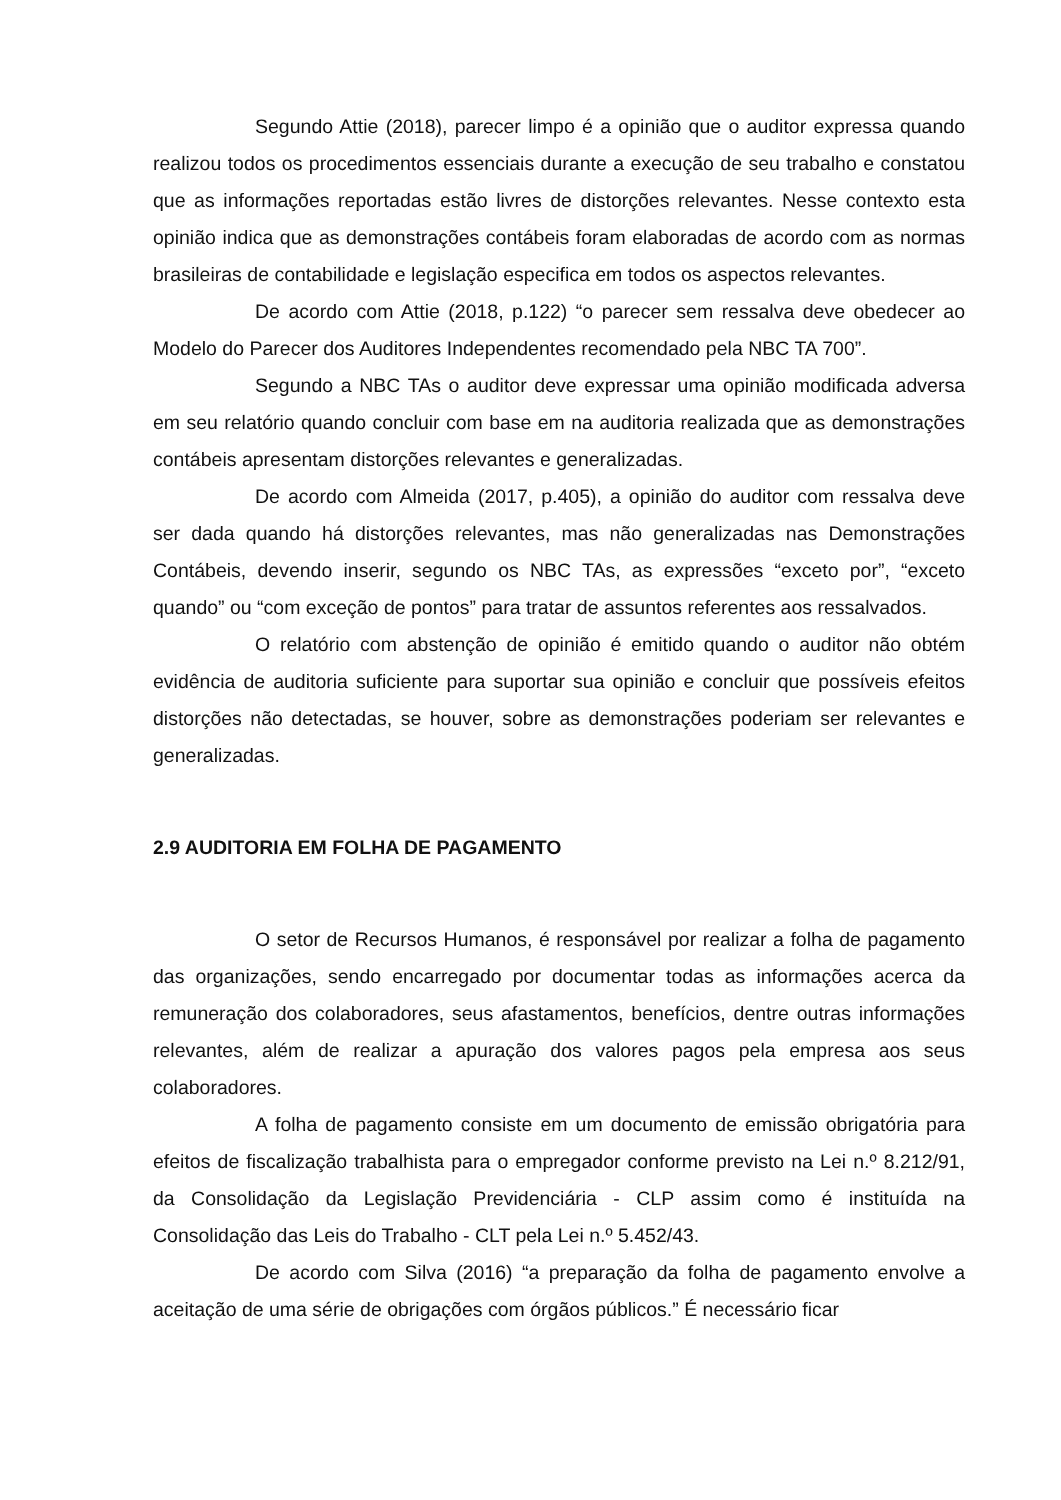Segundo Attie (2018), parecer limpo é a opinião que o auditor expressa quando realizou todos os procedimentos essenciais durante a execução de seu trabalho e constatou que as informações reportadas estão livres de distorções relevantes. Nesse contexto esta opinião indica que as demonstrações contábeis foram elaboradas de acordo com as normas brasileiras de contabilidade e legislação especifica em todos os aspectos relevantes.
De acordo com Attie (2018, p.122) “o parecer sem ressalva deve obedecer ao Modelo do Parecer dos Auditores Independentes recomendado pela NBC TA 700”.
Segundo a NBC TAs o auditor deve expressar uma opinião modificada adversa em seu relatório quando concluir com base em na auditoria realizada que as demonstrações contábeis apresentam distorções relevantes e generalizadas.
De acordo com Almeida (2017, p.405), a opinião do auditor com ressalva deve ser dada quando há distorções relevantes, mas não generalizadas nas Demonstrações Contábeis, devendo inserir, segundo os NBC TAs, as expressões “exceto por”, “exceto quando” ou “com exceção de pontos” para tratar de assuntos referentes aos ressalvados.
O relatório com abstenção de opinião é emitido quando o auditor não obtém evidência de auditoria suficiente para suportar sua opinião e concluir que possíveis efeitos distorções não detectadas, se houver, sobre as demonstrações poderiam ser relevantes e generalizadas.
2.9 AUDITORIA EM FOLHA DE PAGAMENTO
O setor de Recursos Humanos, é responsável por realizar a folha de pagamento das organizações, sendo encarregado por documentar todas as informações acerca da remuneração dos colaboradores, seus afastamentos, benefícios, dentre outras informações relevantes, além de realizar a apuração dos valores pagos pela empresa aos seus colaboradores.
A folha de pagamento consiste em um documento de emissão obrigatória para efeitos de fiscalização trabalhista para o empregador conforme previsto na Lei n.º 8.212/91, da Consolidação da Legislação Previdenciária - CLP assim como é instituída na Consolidação das Leis do Trabalho - CLT pela Lei n.º 5.452/43.
De acordo com Silva (2016) “a preparação da folha de pagamento envolve a aceitação de uma série de obrigações com órgãos públicos.” É necessário ficar